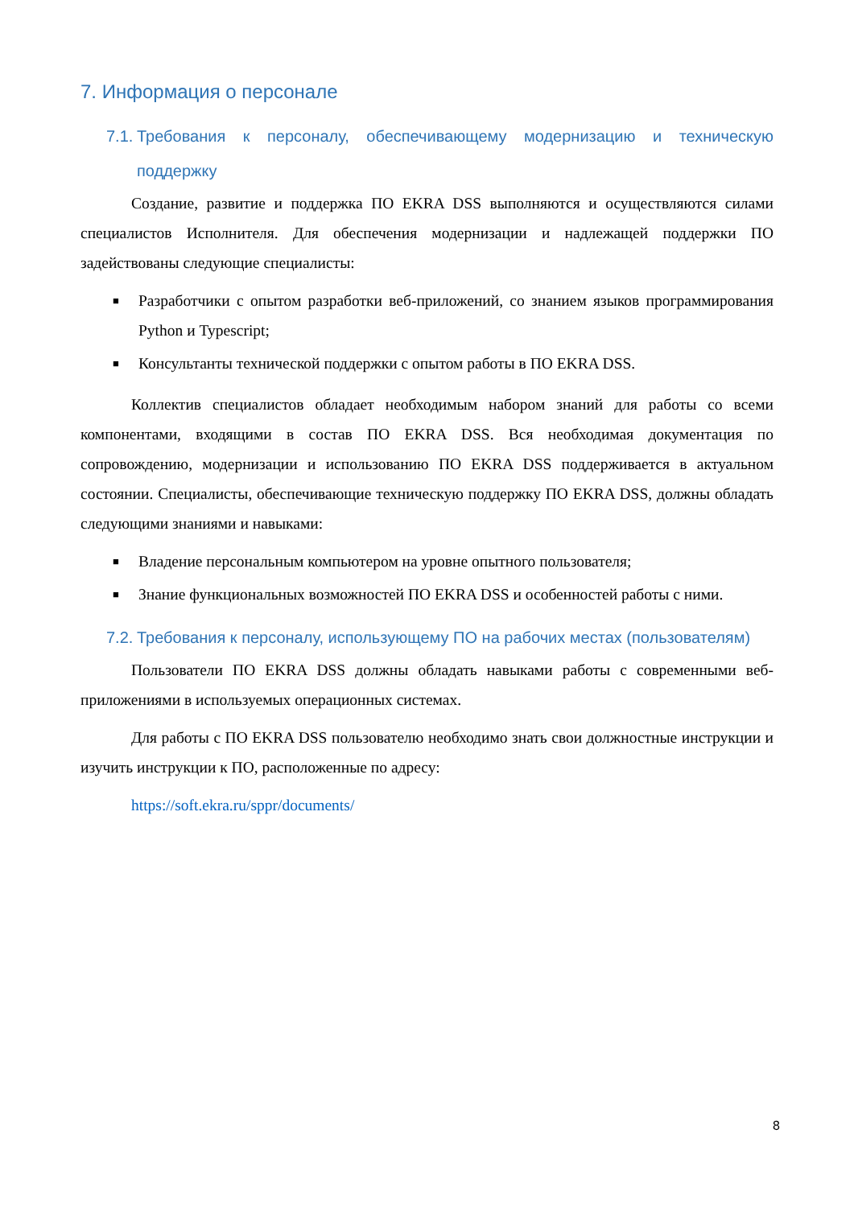7. Информация о персонале
7.1. Требования к персоналу, обеспечивающему модернизацию и техническую поддержку
Создание, развитие и поддержка ПО EKRA DSS выполняются и осуществляются силами специалистов Исполнителя. Для обеспечения модернизации и надлежащей поддержки ПО задействованы следующие специалисты:
■ Разработчики с опытом разработки веб-приложений, со знанием языков программирования Python и Typescript;
■ Консультанты технической поддержки с опытом работы в ПО EKRA DSS.
Коллектив специалистов обладает необходимым набором знаний для работы со всеми компонентами, входящими в состав ПО EKRA DSS. Вся необходимая документация по сопровождению, модернизации и использованию ПО EKRA DSS поддерживается в актуальном состоянии. Специалисты, обеспечивающие техническую поддержку ПО EKRA DSS, должны обладать следующими знаниями и навыками:
■ Владение персональным компьютером на уровне опытного пользователя;
■ Знание функциональных возможностей ПО EKRA DSS и особенностей работы с ними.
7.2. Требования к персоналу, использующему ПО на рабочих местах (пользователям)
Пользователи ПО EKRA DSS должны обладать навыками работы с современными веб-приложениями в используемых операционных системах.
Для работы с ПО EKRA DSS пользователю необходимо знать свои должностные инструкции и изучить инструкции к ПО, расположенные по адресу:
https://soft.ekra.ru/sppr/documents/
8